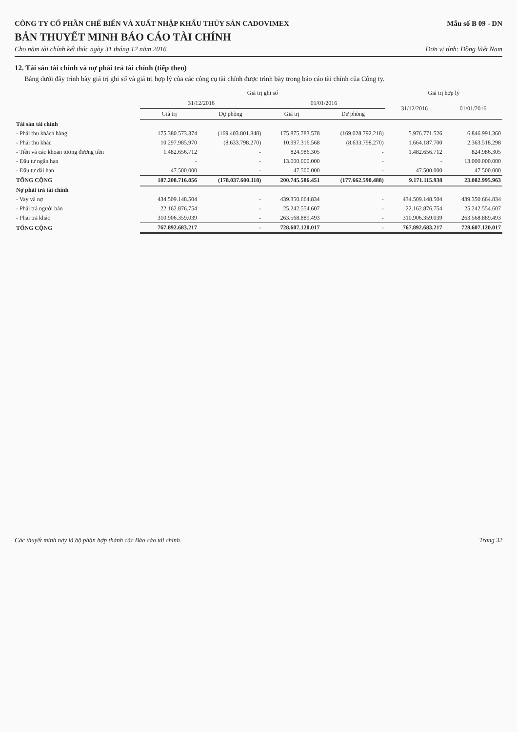CÔNG TY CỔ PHẦN CHẾ BIẾN VÀ XUẤT NHẬP KHẨU THỦY SẢN CADOVIMEX Mẫu số B 09 - DN
BẢN THUYẾT MINH BÁO CÁO TÀI CHÍNH
Cho năm tài chính kết thúc ngày 31 tháng 12 năm 2016 Đơn vị tính: Đồng Việt Nam
12. Tài sản tài chính và nợ phải trả tài chính (tiếp theo)
Bảng dưới đây trình bày giá trị ghi sổ và giá trị hợp lý của các công cụ tài chính được trình bày trong báo cáo tài chính của Công ty.
| | Giá trị ghi sổ | | | | Giá trị hợp lý | |
| --- | --- | --- | --- | --- | --- | --- |
| | 31/12/2016 | | 01/01/2016 | | 31/12/2016 | 01/01/2016 |
| | Giá trị | Dự phòng | Giá trị | Dự phòng | | |
| Tài sản tài chính | | | | | | |
| - Phải thu khách hàng | 175.380.573.374 | (169.403.801.848) | 175.875.783.578 | (169.028.792.218) | 5.976.771.526 | 6.846.991.360 |
| - Phải thu khác | 10.297.985.970 | (8.633.798.270) | 10.997.316.568 | (8.633.798.270) | 1.664.187.700 | 2.363.518.298 |
| - Tiền và các khoản tương đương tiền | 1.482.656.712 | - | 824.986.305 | - | 1.482.656.712 | 824.986.305 |
| - Đầu tư ngắn hạn | - | - | 13.000.000.000 | - | - | 13.000.000.000 |
| - Đầu tư dài hạn | 47.500.000 | - | 47.500.000 | - | 47.500.000 | 47.500.000 |
| TỔNG CỘNG | 187.208.716.056 | (178.037.600.118) | 200.745.586.451 | (177.662.590.488) | 9.171.115.938 | 23.082.995.963 |
| Nợ phải trả tài chính | | | | | | |
| - Vay và nợ | 434.509.148.504 | - | 439.350.664.834 | - | 434.509.148.504 | 439.350.664.834 |
| - Phải trả người bán | 22.162.876.754 | - | 25.242.554.607 | - | 22.162.876.754 | 25.242.554.607 |
| - Phải trả khác | 310.906.359.039 | - | 263.568.889.493 | - | 310.906.359.039 | 263.568.889.493 |
| TỔNG CỘNG | 767.892.683.217 | - | 728.607.120.017 | - | 767.892.683.217 | 728.607.120.017 |
Các thuyết minh này là bộ phận hợp thành các Báo cáo tài chính. Trang 32